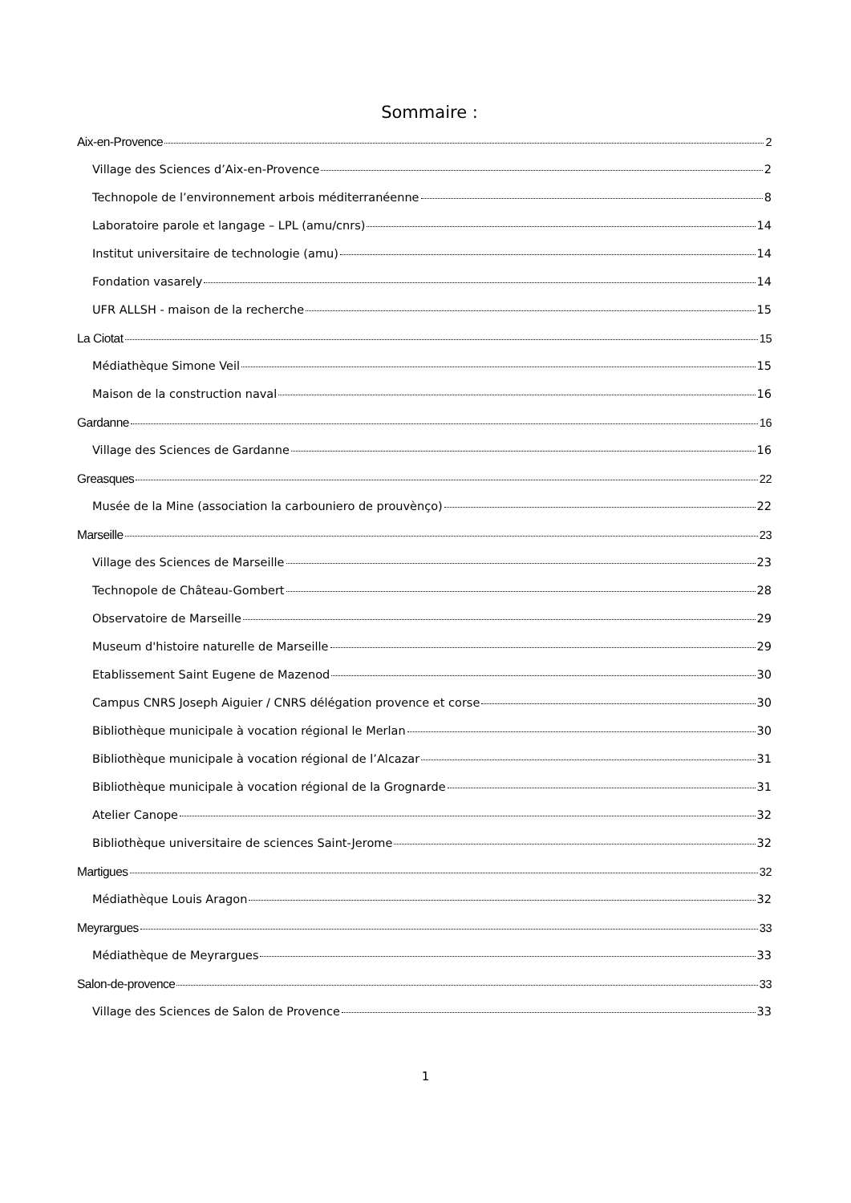Sommaire :
Aix-en-Provence 2
Village des Sciences d’Aix-en-Provence 2
Technopole de l’environnement arbois méditerranéenne 8
Laboratoire parole et langage – LPL (amu/cnrs) 14
Institut universitaire de technologie (amu) 14
Fondation vasarely 14
UFR ALLSH - maison de la recherche 15
La Ciotat 15
Médiathèque Simone Veil 15
Maison de la construction naval 16
Gardanne 16
Village des Sciences de Gardanne 16
Greasques 22
Musée de la Mine (association la carbouniero de prouvènço) 22
Marseille 23
Village des Sciences de Marseille 23
Technopole de Château-Gombert 28
Observatoire de Marseille 29
Museum d'histoire naturelle de Marseille 29
Etablissement Saint Eugene de Mazenod 30
Campus CNRS Joseph Aiguier / CNRS délégation provence et corse 30
Bibliothèque municipale à vocation régional le Merlan 30
Bibliothèque municipale à vocation régional de l’Alcazar 31
Bibliothèque municipale à vocation régional de la Grognarde 31
Atelier Canope 32
Bibliothèque universitaire de sciences Saint-Jerome 32
Martigues 32
Médiathèque Louis Aragon 32
Meyrargues 33
Médiathèque de Meyrargues 33
Salon-de-provence 33
Village des Sciences de Salon de Provence 33
1